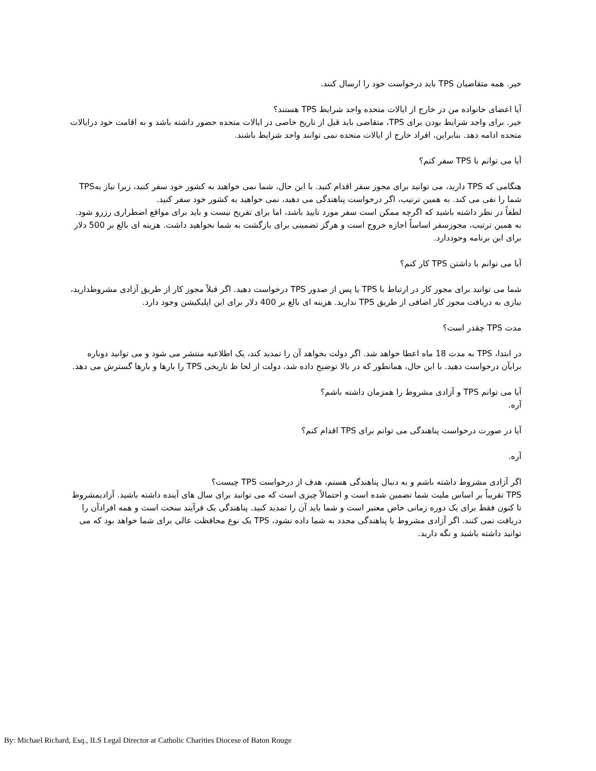خیر. همه متقاضیان TPS باید درخواست خود را ارسال کنند.
آیا اعضای خانواده من در خارج از ایالات متحده واجد شرایط TPS هستند؟
خیر. برای واجد شرایط بودن برای TPS، متقاضی باید قبل از تاریخ خاصی در ایالات متحده حضور داشته باشد و به اقامت خود درایالات متحده ادامه دهد. بنابراین، افراد خارج از ایالات متحده نمی توانند واجد شرایط باشند.
آیا می توانم با TPS سفر کنم؟
هنگامی که TPS دارید، می توانید برای مجوز سفر اقدام کنید. با این حال، شما نمی خواهید به کشور خود سفر کنید، زیرا نیاز بهTPS شما را نفی می کند. به همین ترتیب، اگر درخواست پناهندگی می دهید، نمی خواهید به کشور خود سفر کنید.
لطفاً در نظر داشته باشید که اگرچه ممکن است سفر مورد تایید باشد، اما برای تفریح نیست و باید برای مواقع اضطراری رزرو شود. به همین ترتیب، مجوزسفر اساساً اجازه خروج است و هرگز تضمینی برای بازگشت به شما نخواهید داشت. هزینه ای بالغ بر 500 دلار برای این برنامه وجوددارد.
آیا می توانم با داشتن TPS کار کنم؟
شما می توانید برای مجوز کار در ارتباط با TPS یا پس از صدور TPS درخواست دهید. اگر قبلاً مجوز کار از طریق آزادی مشروطدارید، نیازی به دریافت مجوز کار اضافی از طریق TPS ندارید. هزینه ای بالغ بر 400 دلار برای این اپلیکیشن وجود دارد.
مدت TPS چقدر است؟
در ابتدا، TPS به مدت 18 ماه اعطا خواهد شد. اگر دولت بخواهد آن را تمدید کند، یک اطلاعیه منتشر می شود و می توانید دوباره برایآن درخواست دهید. با این حال، همانطور که در بالا توضیح داده شد، دولت از لحا ظ تاریخی TPS را بارها و بارها گسترش می دهد.
آیا می توانم TPS و آزادی مشروط را همزمان داشته باشم؟
آره.
آیا در صورت درخواست پناهندگی می توانم برای TPS اقدام کنم؟
آره.
اگر آزادی مشروط داشته باشم و به دنبال پناهندگی هستم، هدف از درخواست TPS چیست؟
TPS تقریباً بر اساس ملیت شما تضمین شده است و احتمالاً چیزی است که می توانید برای سال های آینده داشته باشید. آزادیمشروط تا کنون فقط برای یک دوره زمانی خاص معتبر است و شما باید آن را تمدید کنید. پناهندگی یک فرآیند سخت است و همه افرادآن را دریافت نمی کنند. اگر آزادی مشروط یا پناهندگی مجدد به شما داده نشود، TPS یک نوع محافظت عالی برای شما خواهد بود که می توانید داشته باشید و نگه دارید.
By: Michael Richard, Esq., ILS Legal Director at Catholic Charities Diocese of Baton Rouge